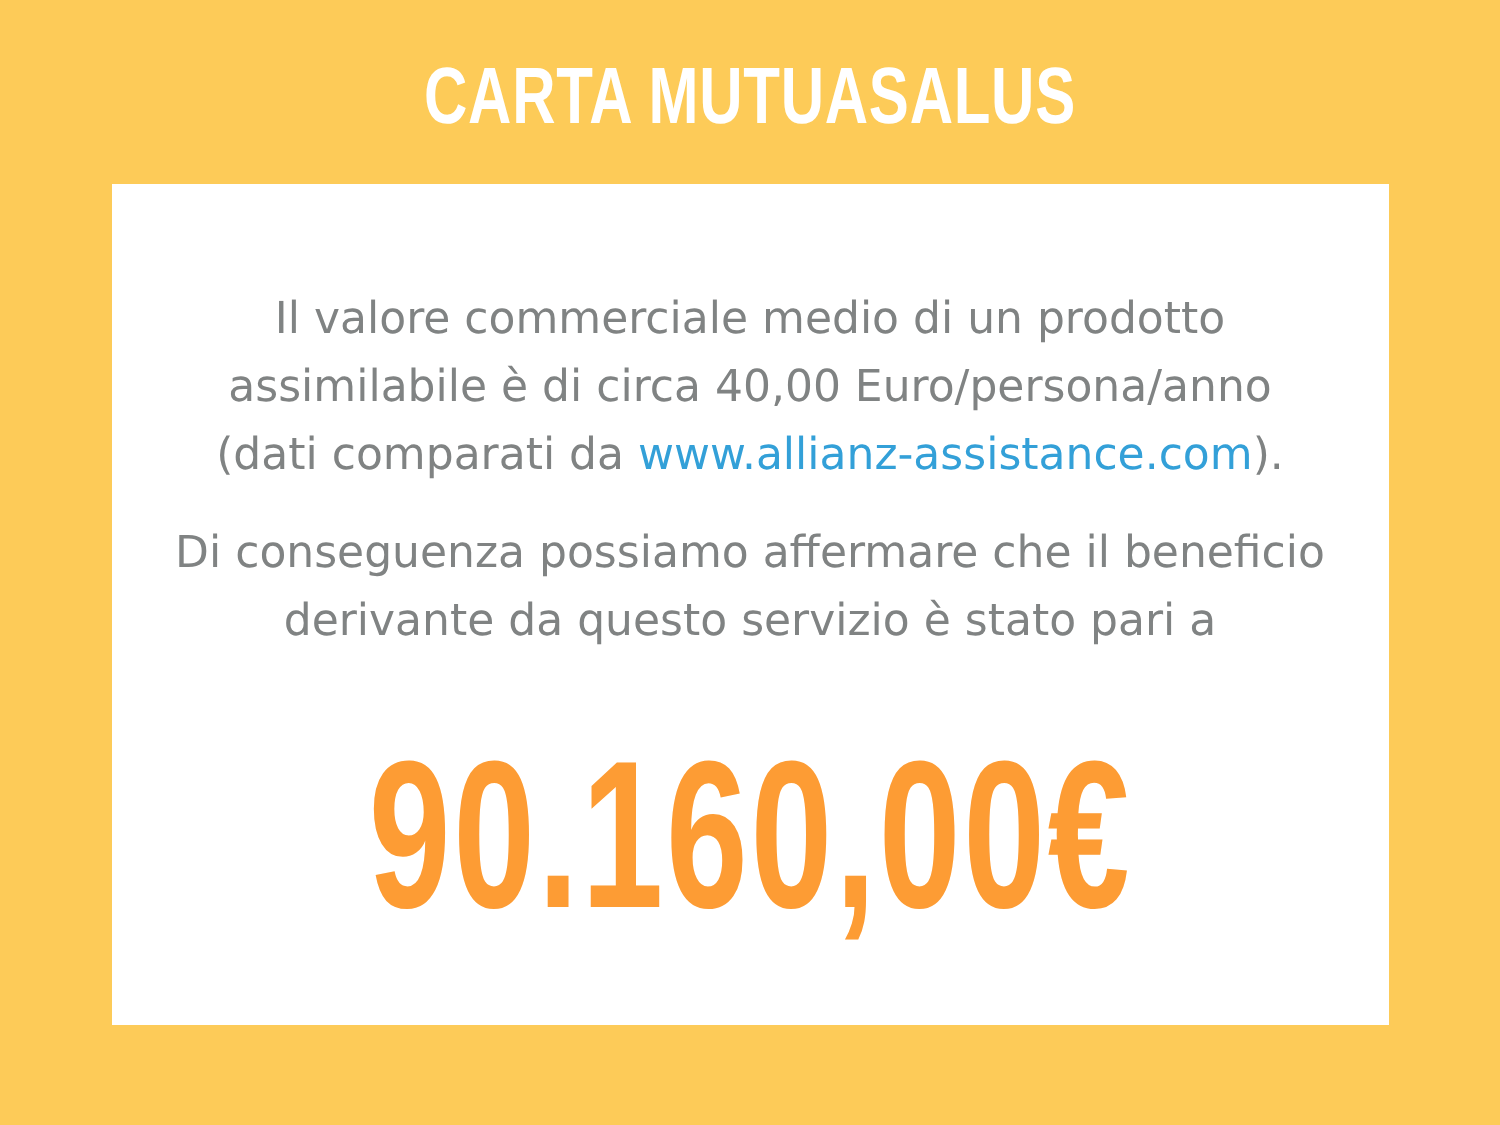CARTA MUTUASALUS
Il valore commerciale medio di un prodotto
assimilabile è di circa 40,00 Euro/persona/anno
(dati comparati da www.allianz-assistance.com).
Di conseguenza possiamo affermare che il beneficio
derivante da questo servizio è stato pari a
90.160,00€